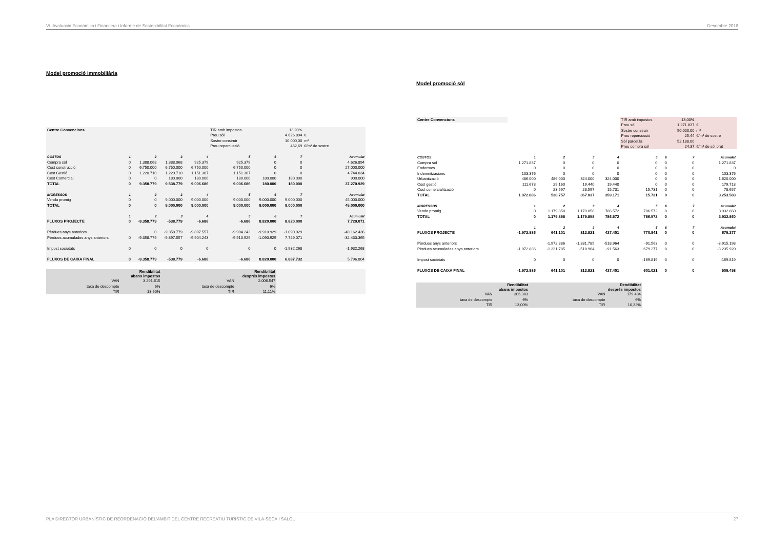VI. Avaluació Econòmica i Financera i Informe de Sostenibilitat Econòmica Desembre 2016
Model promoció immobiliària
| Centre Convencions | | | | | TIR amb impostos | | 13,90% | | |
| | | | | | Preu sòl | | 4.626.894 | € | |
| | | | | | Sostre construir | | 10.000,00 | m² | |
| | | | | | Preu repercussió | | 462,69 | €/m² de sostre | |
| COSTOS | 1 | 2 | 3 | 4 | 5 | 6 | 7 | | Acumulat |
| Compra sòl | 0 | 1.388.068 | 1.388.068 | 925.379 | 925.379 | 0 | 0 | | 4.626.894 |
| Cost construcció | 0 | 6.750.000 | 6.750.000 | 6.750.000 | 6.750.000 | 0 | 0 | | 27.000.000 |
| Cost Gestió | 0 | 1.220.710 | 1.220.710 | 1.151.307 | 1.151.307 | 0 | 0 | | 4.744.034 |
| Cost Comercial | 0 | 0 | 180.000 | 180.000 | 180.000 | 180.000 | 180.000 | | 900.000 |
| TOTAL | 0 | 9.358.779 | 9.538.779 | 9.006.686 | 9.006.686 | 180.000 | 180.000 | | 37.270.929 |
| INGRESSOS | 1 | 2 | 3 | 4 | 5 | 6 | 7 | | Acumulat |
| Venda promig | 0 | 0 | 9.000.000 | 9.000.000 | 9.000.000 | 9.000.000 | 9.000.000 | | 45.000.000 |
| TOTAL | 0 | 0 | 9.000.000 | 9.000.000 | 9.000.000 | 9.000.000 | 9.000.000 | | 45.000.000 |
| | 1 | 2 | 3 | 4 | 5 | 6 | 7 | | Acumulat |
| FLUXOS PROJECTE | 0 | -9.358.779 | -538.779 | -6.686 | -6.686 | 8.820.000 | 8.820.000 | | 7.729.071 |
| Pèrdues anys anteriors | | 0 | -9.358.779 | -9.897.557 | -9.904.243 | -9.910.929 | -1.090.929 | | -40.162.436 |
| Pèrdues acumulades anys anteriors | 0 | -9.358.779 | -9.897.557 | -9.904.243 | -9.910.929 | -1.090.929 | 7.729.071 | | -32.433.365 |
| Impost societats | 0 | 0 | 0 | 0 | 0 | 0 | -1.932.268 | | -1.932.268 |
| FLUXOS DE CAIXA FINAL | 0 | -9.358.779 | -538.779 | -6.686 | -6.686 | 8.820.000 | 6.887.732 | | 5.796.804 |
| Rendibilitat abans impostos | | Rendibilitat després impostos | | |
| VAN | 3.291.615 | VAN | 2.006.547 | |
| taxa de descompte | 6% | taxa de descompte | 6% | |
| TIR | 13,90% | TIR | 11,11% | |
Model promoció sòl
| Centre Convencions | | | | | TIR amb impostos | | 13,00% | |
| | | | | | Preu sòl | | 1.271.837 | € |
| | | | | | Sostre construir | | 50.000,00 | m² |
| | | | | | Preu repercussió | | 25,44 | €/m² de sostre |
| | | | | | Sòl parcel.la | | 52.188,00 | |
| | | | | | Preu compra sòl | | 24,37 | €/m² de sòl brut |
| COSTOS | 1 | 2 | 3 | 4 | 5 | 6 | 7 | Acumulat |
| Compra sòl | 1.271.837 | 0 | 0 | 0 | 0 | 0 | 0 | 1.271.837 |
| Enderrocs | 0 | 0 | 0 | 0 | 0 | 0 | 0 | 0 |
| Indemnitzacions | 103.376 | 0 | 0 | 0 | 0 | 0 | 0 | 103.376 |
| Urbanització | 486.000 | 486.000 | 324.000 | 324.000 | 0 | 0 | 0 | 1.620.000 |
| Cost gestió | 111.673 | 29.160 | 19.440 | 19.440 | 0 | 0 | 0 | 179.713 |
| Cost comercialització | 0 | 23.597 | 23.597 | 15.731 | 15.731 | 0 | 0 | 78.657 |
| TOTAL | 1.972.886 | 538.757 | 367.037 | 359.171 | 15.731 | 0 | 0 | 3.253.583 |
| INGRESSOS | 1 | 2 | 3 | 4 | 5 | 6 | 7 | Acumulat |
| Venda promig | 0 | 1.179.858 | 1.179.858 | 786.572 | 786.572 | 0 | 0 | 3.932.860 |
| TOTAL | 0 | 1.179.858 | 1.179.858 | 786.572 | 786.572 | 0 | 0 | 3.932.860 |
| | 1 | 2 | 3 | 4 | 5 | 6 | 7 | Acumulat |
| FLUXOS PROJECTE | -1.972.886 | 641.101 | 812.821 | 427.401 | 770.841 | 0 | 0 | 679.277 |
| Pèrdues anys anteriors | | -1.972.886 | -1.331.785 | -518.964 | -91.563 | 0 | 0 | -3.915.198 |
| Pèrdues acumulades anys anteriors | -1.972.886 | -1.331.785 | -518.964 | -91.563 | 679.277 | 0 | 0 | -3.235.920 |
| Impost societats | 0 | 0 | 0 | 0 | -169.819 | 0 | 0 | -169.819 |
| FLUXOS DE CAIXA FINAL | -1.972.886 | 641.101 | 812.821 | 427.401 | 601.021 | 0 | 0 | 509.458 |
| Rendibilitat abans impostos | | Rendibilitat després impostos | |
| VAN | 306.383 | VAN | 179.484 |
| taxa de descompte | 6% | taxa de descompte | 6% |
| TIR | 13,00% | TIR | 10,32% |
PLA DIRECTOR URBANÍSTIC DE REORDENACIÓ DEL'ÀMBIT DEL CENTRE RECREATIU TURÍSTIC DE VILA-SECA I SALOU 27